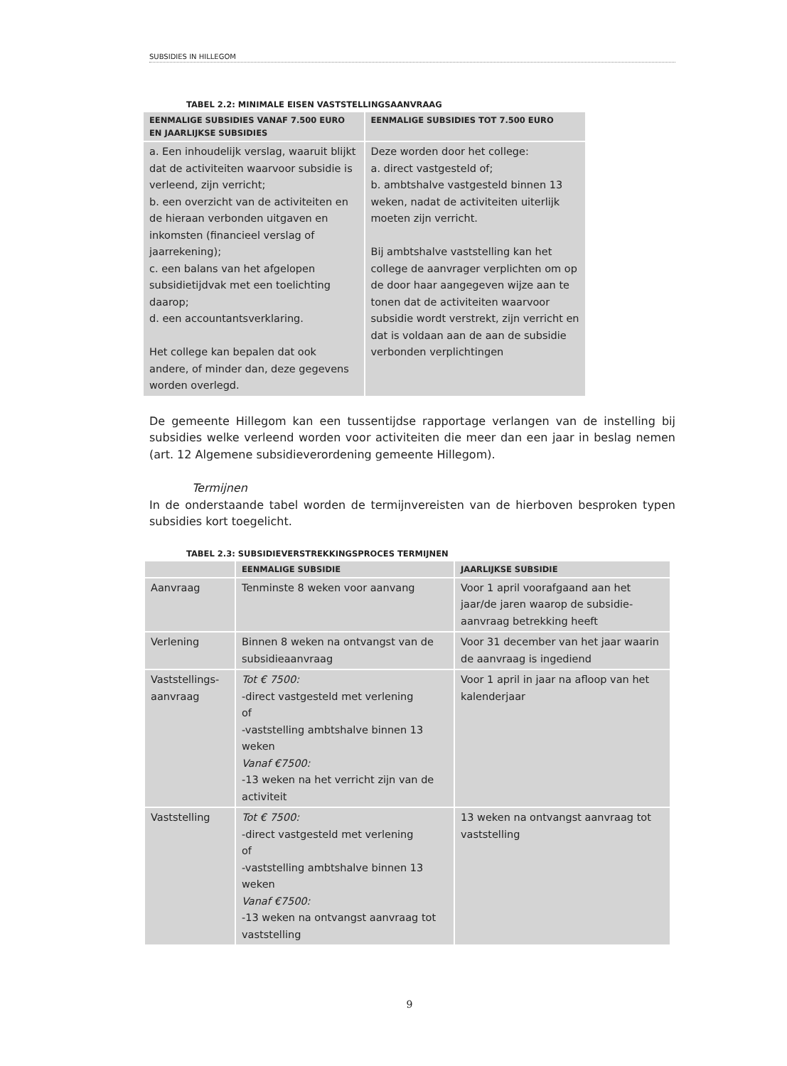SUBSIDIES IN HILLEGOM
TABEL 2.2: MINIMALE EISEN VASTSTELLINGSAANVRAAG
| EENMALIGE SUBSIDIES VANAF 7.500 EURO EN JAARLIJKSE SUBSIDIES | EENMALIGE SUBSIDIES TOT 7.500 EURO |
| --- | --- |
| a. Een inhoudelijk verslag, waaruit blijkt dat de activiteiten waarvoor subsidie is verleend, zijn verricht; b. een overzicht van de activiteiten en de hieraan verbonden uitgaven en inkomsten (financieel verslag of jaarrekening); c. een balans van het afgelopen subsidietijdvak met een toelichting daarop; d. een accountantsverklaring. Het college kan bepalen dat ook andere, of minder dan, deze gegevens worden overlegd. | Deze worden door het college: a. direct vastgesteld of; b. ambtshalve vastgesteld binnen 13 weken, nadat de activiteiten uiterlijk moeten zijn verricht. Bij ambtshalve vaststelling kan het college de aanvrager verplichten om op de door haar aangegeven wijze aan te tonen dat de activiteiten waarvoor subsidie wordt verstrekt, zijn verricht en dat is voldaan aan de aan de subsidie verbonden verplichtingen |
De gemeente Hillegom kan een tussentijdse rapportage verlangen van de instelling bij subsidies welke verleend worden voor activiteiten die meer dan een jaar in beslag nemen (art. 12 Algemene subsidieverordening gemeente Hillegom).
Termijnen
In de onderstaande tabel worden de termijnvereisten van de hierboven besproken typen subsidies kort toegelicht.
TABEL 2.3: SUBSIDIEVERSTREKKINGSPROCES TERMIJNEN
| | EENMALIGE SUBSIDIE | JAARLIJKSE SUBSIDIE |
| --- | --- | --- |
| Aanvraag | Tenminste 8 weken voor aanvang | Voor 1 april voorafgaand aan het jaar/de jaren waarop de subsidie-aanvraag betrekking heeft |
| Verlening | Binnen 8 weken na ontvangst van de subsidieaanvraag | Voor 31 december van het jaar waarin de aanvraag is ingediend |
| Vaststellings-aanvraag | Tot € 7500: -direct vastgesteld met verlening of -vaststelling ambtshalve binnen 13 weken Vanaf €7500: -13 weken na het verricht zijn van de activiteit | Voor 1 april in jaar na afloop van het kalenderjaar |
| Vaststelling | Tot € 7500: -direct vastgesteld met verlening of -vaststelling ambtshalve binnen 13 weken Vanaf €7500: -13 weken na ontvangst aanvraag tot vaststelling | 13 weken na ontvangst aanvraag tot vaststelling |
9